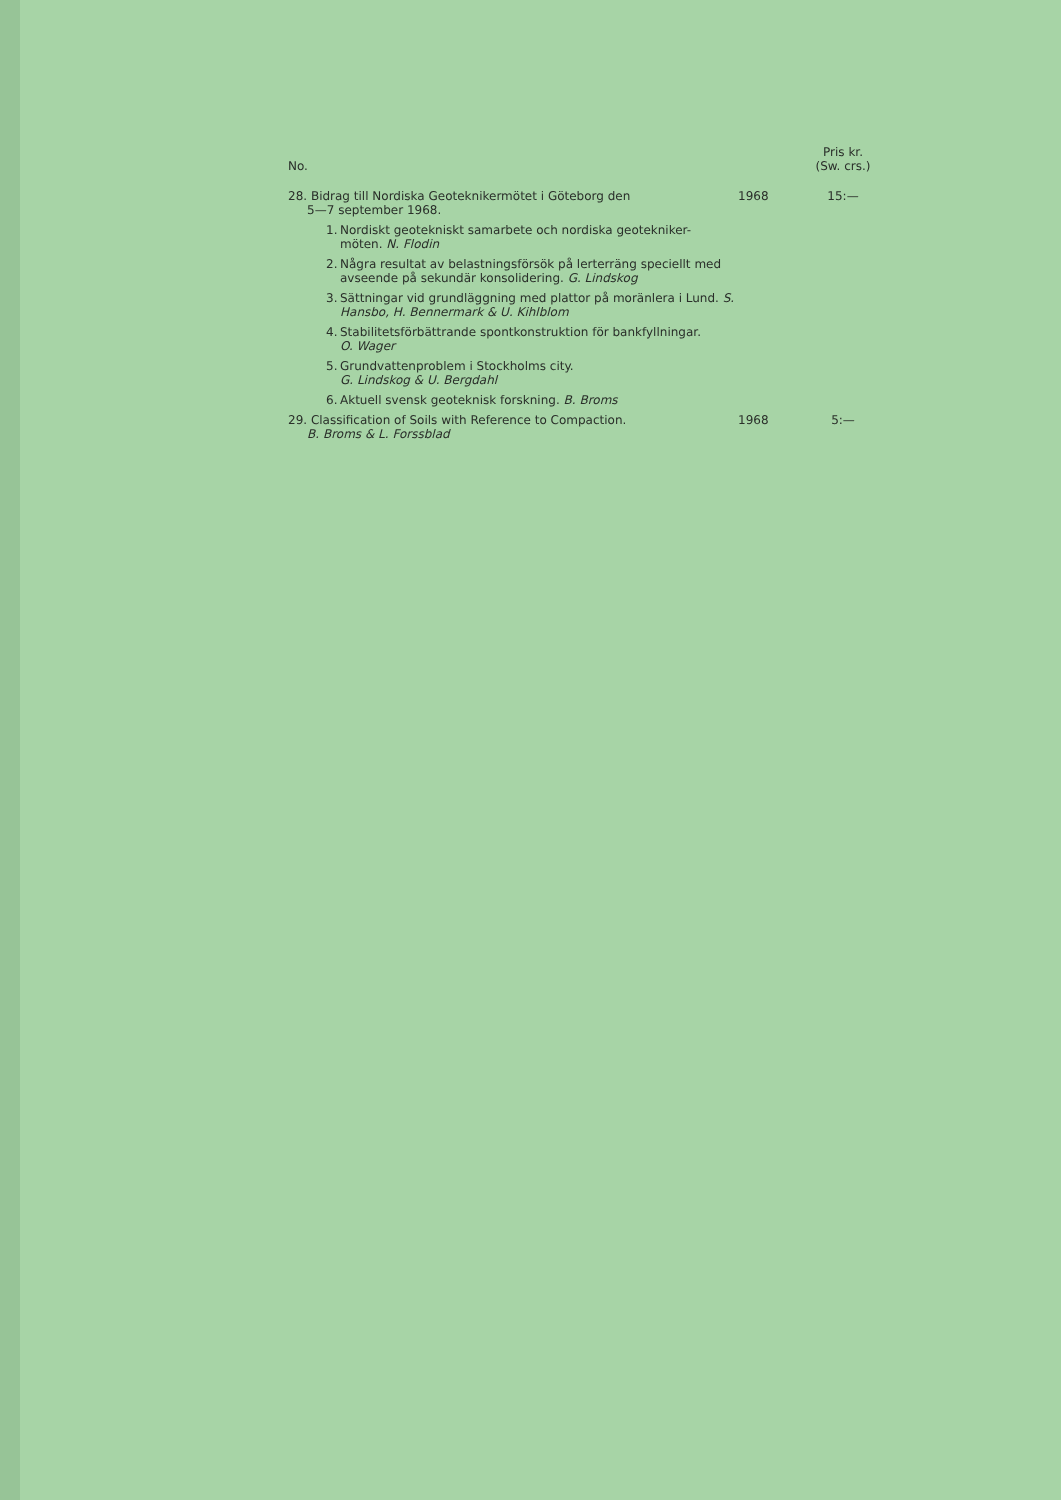No.
Pris kr.
(Sw. crs.)
28. Bidrag till Nordiska Geoteknikermötet i Göteborg den
5—7 september 1968.
1968 15:—
1. Nordiskt geotekniskt samarbete och nordiska geotekniker-
möten. N. Flodin
2. Några resultat av belastningsförsök på lerterräng speciellt med avseende på sekundär konsolidering. G. Lindskog
3. Sättningar vid grundläggning med plattor på moränlera i Lund. S. Hansbo, H. Bennermark & U. Kihlblom
4. Stabilitetsförbättrande spontkonstruktion för bankfyllningar.
O. Wager
5. Grundvattenproblem i Stockholms city.
G. Lindskog & U. Bergdahl
6. Aktuell svensk geoteknisk forskning. B. Broms
29. Classification of Soils with Reference to Compaction.
B. Broms & L. Forssblad
1968 5:—